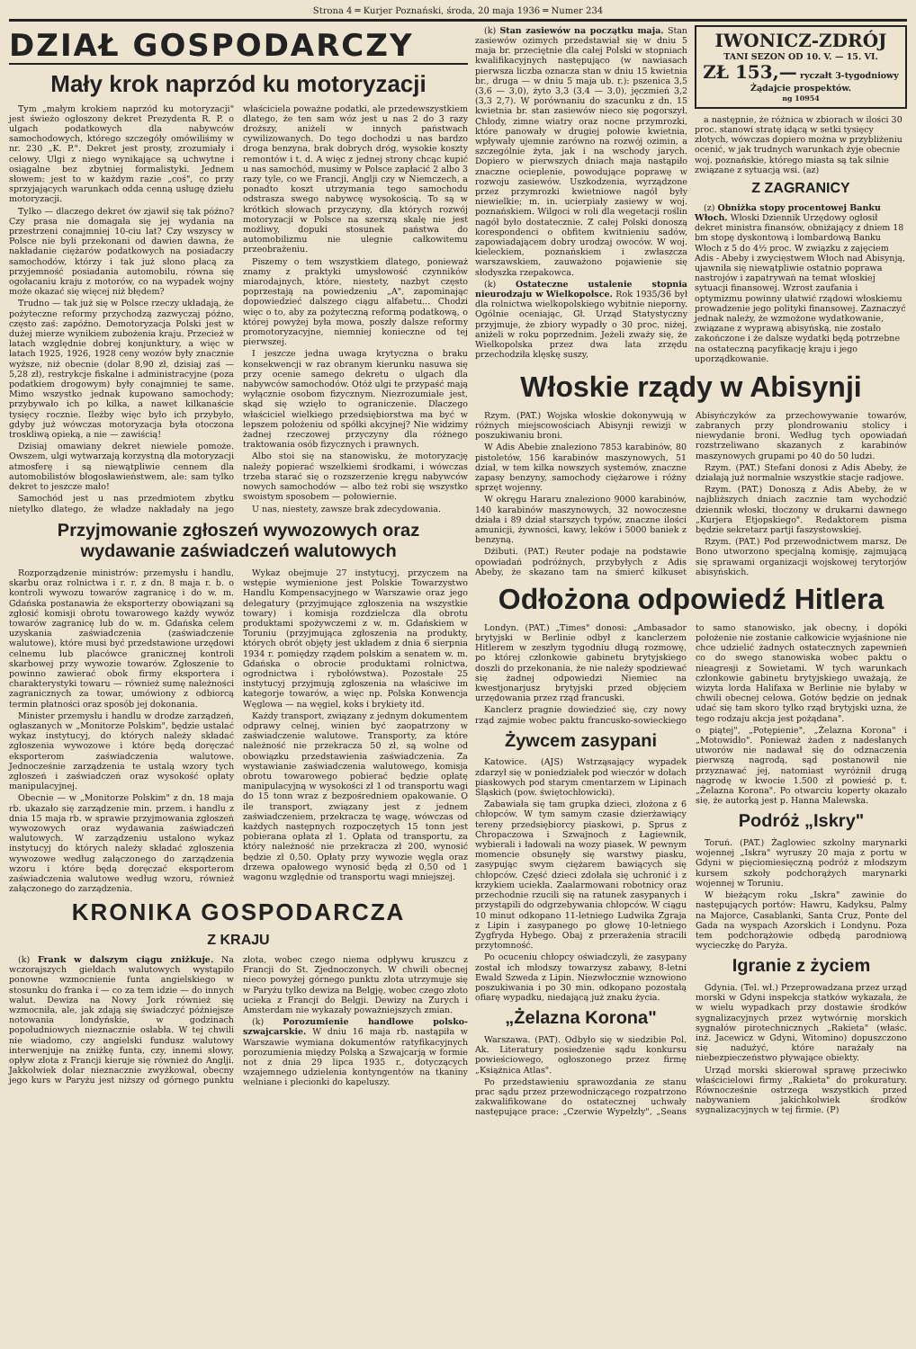Strona 4 ═ Kurjer Poznański, środa, 20 maja 1936 ═ Numer 234
DZIAŁ GOSPODARCZY
Mały krok naprzód ku motoryzacji
Tym „małym krokiem naprzód ku motoryzacji" jest świeżo ogłoszony dekret Prezydenta R. P. o ulgach podatkowych dla nabywców samochodowych, którego szczegóły omówiliśmy w nr. 230 „K. P.". Dekret jest prosty, zrozumiały i celowy. Ulgi z niego wynikające są uchwytne i osiągalne bez zbytniej formalistyki. Jednem słowem: jest to w każdym razie „coś", co przy sprzyjających warunkach odda cenną usługę dziełu motoryzacji.
Tylko — dlaczego dekret ów zjawił się tak późno? Czy prasa nie domagała się jej wydania na przestrzeni conajmniej 10-ciu lat? Czy wszyscy w Polsce nie byli przekonani od dawien dawna, że nakładanie ciężarów podatkowych na posiadaczy samochodów, którzy i tak już słono płacą za przyjemność posiadania automobilu, równa się ogołacaniu kraju z motorów, co na wypadek wojny może okazać się więcej niż błędem?
Trudno — tak już się w Polsce rzeczy układają, że pożyteczne reformy przychodzą zazwyczaj późno, często zaś: zapóźno. Demotoryzacja Polski jest w dużej mierze wynikiem zubożenia kraju. Przecież w latach względnie dobrej konjunktury, a więc w latach 1925, 1926, 1928 ceny wozów były znacznie wyższe, niż obecnie (dolar 8,90 zł, dzisiaj zaś — 5,28 zł), restrykcje fiskalne i administracyjne (poza podatkiem drogowym) były conajmniej te same. Mimo wszystko jednak kupowano samochody; przybywało ich po kilka, a nawet kilkanaście tysięcy rocznie. Ileżby więc było ich przybyło, gdyby już wówczas motoryzacja była otoczona troskliwą opieką, a nie — zawiścią!
Dzisiaj omawiany dekret niewiele pomoże. Owszem, ulgi wytwarzają korzystną dla motoryzacji atmosferę i są niewątpliwie cennem dla automobilistów błogosławieństwem, ale: sam tylko dekret to jeszcze mało!
Samochód jest u nas przedmiotem zbytku nietylko dlatego, że władze nakładały na jego właściciela poważne podatki, ale przedewszystkiem dlatego, że ten sam wóz jest u nas 2 do 3 razy droższy, aniżeli w innych państwach cywilizowanych. Do tego dochodzi u nas bardzo droga benzyna, brak dobrych dróg, wysokie koszty remontów i t. d. A więc z jednej strony chcąc kupić u nas samochód, musimy w Polsce zapłacić 2 albo 3 razy tyle, co we Francji, Anglji czy w Niemczech, a ponadto koszt utrzymania tego samochodu odstrasza swego nabywcę wysokością. To są w krótkich słowach przyczyny, dla których rozwój motoryzacji w Polsce na szerszą skalę nie jest możliwy, dopuki stosunek państwa do automobilizmu nie ulegnie całkowitemu przeobrażeniu.
Piszemy o tem wszystkiem dlatego, ponieważ znamy z praktyki umysłowość czynników miarodajnych, które, niestety, nazbyt często poprzestają na powiedzeniu „A", zapominając dopowiedzieć dalszego ciągu alfabetu... Chodzi więc o to, aby za pożyteczną reformą podatkową, o której powyżej była mowa, poszły dalsze reformy promotoryzacyjne, niemniej konieczne od tej pierwszej.
I jeszcze jedna uwaga krytyczna o braku konsekwencji w raz obranym kierunku nasuwa się przy ocenie samego dekretu o ulgach dla nabywców samochodów. Otóż ulgi te przypaść mają wyłącznie osobom fizycznym. Niezrozumiałe jest, skąd się wzięło to ograniczenie. Dlaczego właściciel wielkiego przedsiębiorstwa ma być w lepszem położeniu od spółki akcyjnej? Nie widzimy żadnej rzeczowej przyczyny dla różnego traktowania osób fizycznych i prawnych.
Albo stoi się na stanowisku, że motoryzację należy popierać wszelkiemi środkami, i wówczas trzeba starać się o rozszerzenie kręgu nabywców nowych samochodów — albo też robi się wszystko swoistym sposobem — połowiernie.
U nas, niestety, zawsze brak zdecydowania.
Przyjmowanie zgłoszeń wywozowych oraz wydawanie zaświadczeń walutowych
Rozporządzenie ministrów: przemysłu i handlu, skarbu oraz rolnictwa i r. r. z dn. 8 maja r. b. o kontroli wywozu towarów zagranicę i do w. m. Gdańska postanawia że eksporterzy obowiązani są zgłosić komisji obrotu towarowego każdy wywóz towarów zagranicę lub do w. m. Gdańska celem uzyskania zaświadczenia (zaświadczenie walutowe), które musi być przedstawione urzędowi celnemu lub placówce granicznej kontroli skarbowej przy wywozie towarów. Zgłoszenie to powinno zawierać obok firmy eksportera i charakterystyki towaru — również sumę należności zagranicznych za towar, umówiony z odbiorcą termin płatności oraz sposób jej dokonania.
Minister przemysłu i handlu w drodze zarządzeń, ogłaszanych w „Monitorze Polskim", będzie ustalać wykaz instytucyj, do których należy składać zgłoszenia wywozowe i które będą doręczać eksporterom zaświadczenia walutowe. Jednocześnie zarządzenia te ustalą wzory tych zgłoszeń i zaświadczeń oraz wysokość opłaty manipulacyjnej.
Obecnie — w „Monitorze Polskim" z dn. 18 maja rb. ukazało się zarządzenie min. przem. i handlu z dnia 15 maja rb. w sprawie przyjmowania zgłoszeń wywozowych oraz wydawania zaświadczeń walutowych. W zarządzeniu ustalono wykaz instytucyj do których należy składać zgłoszenia wywozowe według załączonego do zarządzenia wzoru i które będą doręczać eksporterom zaświadczenia walutowe według wzoru, również załączonego do zarządzenia.
Wykaz obejmuje 27 instytucyj, przyczem na wstępie wymienione jest Polskie Towarzystwo Handlu Kompensacyjnego w Warszawie oraz jego delegatury (przyjmujące zgłoszenia na wszystkie towary) i komisja rozdzielcza dla obrotu produktami spożywczemi z w. m. Gdańskiem w Toruniu (przyjmująca zgłoszenia na produkty, których obrót objęty jest układem z dnia 6 sierpnia 1934 r. pomiędzy rządem polskim a senatem w. m. Gdańska o obrocie produktami rolnictwa, ogrodnictwa i rybołówstwa). Pozostałe 25 instytucyj przyjmują zgłoszenia na właściwe im kategorje towarów, a więc np. Polska Konwencja Węglowa — na węgiel, koks i brykiety itd.
Każdy transport, związany z jednym dokumentem odprawy celnej, winien być zaopatrzony w zaświadczenie walutowe. Transporty, za które należność nie przekracza 50 zł, są wolne od obowiązku przedstawienia zaświadczenia. Za wystawianie zaświadczenia walutowego, komisja obrotu towarowego pobierać będzie opłatę manipulacyjną w wysokości zł 1 od transportu wagi do 15 tonn wraz z bezpośredniem opakowanie. O ile transport, związany jest z jednem zaświadczeniem, przekracza tę wagę, wówczas od każdych następnych rozpoczętych 15 tonn jest pobierana opłata zł 1. Opłata od transportu, za który należność nie przekracza zł 200, wynosić będzie zł 0,50. Opłaty przy wywozie węgla oraz drzewa opałowego wynosić będą zł 0,50 od 1 wagonu względnie od transportu wagi mniejszej.
KRONIKA GOSPODARCZA
Z KRAJU
(k) Frank w dalszym ciągu zniżkuje. Na wczorajszych giełdach walutowych wystąpiło ponowne wzmocnienie funta angielskiego w stosunku do franka i — co za tem idzie — do innych walut. Dewiza na Nowy Jork również się wzmocniła, ale, jak zdają się świadczyć późniejsze notowania londyńskie, w godzinach popołudniowych nieznacznie osłabła. W tej chwili nie wiadomo, czy angielski fundusz walutowy interwenjuje na zniżkę funta, czy, innemi słowy, opływ złota z Francji kieruje się również do Anglji. Jakkolwiek dolar nieznacznie zwyżkował, obecny jego kurs w Paryżu jest niższy od górnego punktu złota, wobec czego niema odpływu kruszcu z Francji do St. Zjednoczonych. W chwili obecnej nieco powyżej górnego punktu złota utrzymuje się w Paryżu tylko dewiza na Belgję, wobec czego złoto ucieka z Francji do Belgji. Dewizy na Zurych i Amsterdam nie wykazały poważniejszych zmian.
(k) Porozumienie handlowe polsko-szwajcarskie. W dniu 16 maja rb. nastąpiła w Warszawie wymiana dokumentów ratyfikacyjnych porozumienia między Polską a Szwajcarją w formie not z dnia 29 lipca 1935 r., dotyczących wzajemnego udzielenia kontyngentów na tkaniny welniane i plecionki do kapeluszy.
(k) Stan zasiewów na początku maja. Stan zasiewów ozimych przedstawiał się w dniu 5 maja br. przeciętnie dla całej Polski w stopniach kwalifikacyjnych następująco (w nawiasach pierwsza liczba oznacza stan w dniu 15 kwietnia br., druga — w dniu 5 maja ub. r.): pszenica 3,5 (3,6 — 3,0), żyto 3,3 (3,4 — 3,0), jęczmień 3,2 (3,3 2,7). W porównaniu do szacunku z dn. 15 kwietnia br. stan zasiewów nieco się pogorszył. Chłody, zimne wiatry oraz nocne przymrozki, które panowały w drugiej połowie kwietnia, wpływały ujemnie zarówno na rozwój ozimin, a szczególnie żyta, jak i na wschody jarych. Dopiero w pierwszych dniach maja nastąpiło znaczne ocieplenie, powodujące poprawę w rozwoju zasiewów. Uszkodzenia, wyrządzone przez przymrozki kwietniowe nagół były niewielkie; m. in. ucierpiały zasiewy w woj. poznańskiem. Wilgoci w roli dla wegetacji roślin nagół było dostatecznie. Z całej Polski donoszą korespondenci o obfitem kwitnieniu sadów, zapowiadającem dobry urodzaj owoców. W woj. kieleckiem, poznańskiem i zwłaszcza warszawskiem, zauważono pojawienie się słodyszka rzepakowca.
(k) Ostateczne ustalenie stopnia nieurodzaju w Wielkopolsce. Rok 1935/36 był dla rolnictwa wielkopolskiego wybitnie nieporny. Ogólnie oceniając, Gł. Urząd Statystyczny przyjmuje, że zbiory wypadły o 30 proc. niżej, aniżeli w roku poprzednim. Jeżeli zważy się, że Wielkopolska przez dwa lata zrzędu przechodziła klęskę suszy,
IWONICZ-ZDRÓJ
TANI SEZON OD 10. V. — 15. VI.
ZŁ 153,— ryczałt 3-tygodniowy Żądajcie prospektów.
ng 10954
a następnie, że różnica w zbiorach w ilości 30 proc. stanowi stratę idącą w setki tysięcy złotych, wówczas dopiero można w przybliżeniu ocenić, w jak trudnych warunkach żyje obecnie woj. poznańskie, którego miasta są tak silnie związane z sytuacją wsi. (az)
Z ZAGRANICY
(z) Obniżka stopy procentowej Banku Włoch. Włoski Dziennik Urzędowy ogłosił dekret ministra finansów, obniżający z dniem 18 bm stopę dyskontową i lombardową Banku Włoch z 5 do 4½ proc. W związku z zajęciem Adis - Abeby i zwycięstwem Włoch nad Abisynją, ujawniła się niewątpliwie ostatnio poprawa nastrojów i zapatrywań na temat włoskiej sytuacji finansowej. Wzrost zaufania i optymizmu powinny ułatwić rządowi włoskiemu prowadzenie jego polityki finansowej. Zaznaczyć jednak należy, że wzmożone wydatkowanie, związane z wyprawą abisyńską, nie zostało zakończone i że dalsze wydatki będą potrzebne na ostateczną pacyfikację kraju i jego uporządkowanie.
Włoskie rządy w Abisynji
Rzym. (PAT.) Wojska włoskie dokonywują w różnych miejscowościach Abisynji rewizji w poszukiwaniu broni.
W Adis Abebie znaleziono 7853 karabinów, 80 pistoletów, 156 karabinów maszynowych, 51 dział, w tem kilka nowszych systemów, znaczne zapasy benzyny, samochody ciężarowe i różny sprzęt wojenny.
W okręgu Hararu znaleziono 9000 karabinów, 140 karabinów maszynowych, 32 nowoczesne działa i 89 dział starszych typów, znaczne ilości amunicji, żywności, kawy, leków i 5000 baniek z benzyną.
Dżibuti. (PAT.) Reuter podaje na podstawie opowiadań podróżnych, przybyłych z Adis Abeby, że skazano tam na śmierć kilkuset Abisyńczyków za przechowywanie towarów, zabranych przy plondrowaniu stolicy i niewydanie broni. Według tych opowiadań rozstrzeliwano skazanych z karabinów maszynowych grupami po 40 do 50 ludzi.
Rzym. (PAT.) Stefani donosi z Adis Abeby, że działają już normalnie wszystkie stacje radjowe.
Rzym. (PAT.) Donoszą z Adis Abeby, że w najbliższych dniach zacznie tam wychodzić dziennik włoski, tłoczony w drukarni dawnego „Kurjera Etjopskiego". Redaktorem pisma będzie sekretarz partji faszystowskiej.
Rzym. (PAT.) Pod przewodnictwem marsz. De Bono utworzono specjalną komisję, zajmującą się sprawami organizacji wojskowej terytorjów abisyńskich.
Odłożona odpowiedź Hitlera
Londyn. (PAT.) „Times" donosi: „Ambasador brytyjski w Berlinie odbył z kanclerzem Hitlerem w zeszłym tygodniu długą rozmowę, po której członkowie gabinetu brytyjskiego doszli do przekonania, że nie należy spodziewać się żadnej odpowiedzi Niemiec na kwestjonarjusz brytyjski przed objęciem urzędowania przez rząd francuski.
Kanclerz pragnie dowiedzieć się, czy nowy rząd zajmie wobec paktu francusko-sowieckiego to samo stanowisko, jak obecny, i dopóki położenie nie zostanie całkowicie wyjaśnione nie chce udzielić żadnych ostatecznych zapewnień co do swego stanowiska wobec paktu o nieagresji z Sowietami. W tych warunkach członkowie gabinetu brytyjskiego uważają, że wizyta lorda Halifaxa w Berlinie nie byłaby w chwili obecnej celowa. Gotów będzie on jednak udać się tam skoro tylko rząd brytyjski uzna, że tego rodzaju akcja jest pożądana".
Żywcem zasypani
Katowice. (AJS) Wstrząsający wypadek zdarzył się w poniedziałek pod wieczór w dołach piaskowych pod starym cmentarzem w Lipinach Śląskich (pow. świętochłowicki).
Zabawiała się tam grupka dzieci, złożona z 6 chłopców. W tym samym czasie dzierżawiący tereny przedsiębiorcy piaskowi, p. Sprus z Chropaczowa i Szwajnoch z Łagiewnik, wybierali i ładowali na wozy piasek. W pewnym momencie obsunęły się warstwy piasku, zasypując swym ciężarem bawiących się chłopców. Część dzieci zdołała się uchronić i z krzykiem uciekła. Zaalarmowani robotnicy oraz przechodnie rzucili się na ratunek zasypanych i przystąpili do odgrzebywania chłopców. W ciągu 10 minut odkopano 11-letniego Ludwika Zgraja z Lipin i zasypanego po głowę 10-letniego Zygfryda Hybego. Obaj z przerażenia stracili przytomność.
Po ocuceniu chłopcy oświadczyli, że zasypany został ich młodszy towarzysz zabawy, 8-letni Ewald Szweda z Lipin. Niezwłocznie wznowiono poszukiwania i po 30 min. odkopano pozostałą ofiarę wypadku, niedającą już znaku życia.
„Żelazna Korona"
Warszawa. (PAT). Odbyło się w siedzibie Pol. Ak. Literatury posiedzenie sądu konkursu powieściowego, ogłoszonego przez firmę „Książnica Atlas".
Po przedstawieniu sprawozdania ze stanu prac sądu przez przewodniczącego rozpatrzono zakwalifikowane do ostatecznej uchwały następujące prace: „Czerwie Wypełzły", „Seans o piątej", „Potępienie", „Żelazna Korona" i „Motowidło". Ponieważ żaden z nadesłanych utworów nie nadawał się do odznaczenia pierwszą nagrodą, sąd postanowił nie przyznawać jej, natomiast wyróżnił drugą nagrodę w kwocie 1.500 zł powieść p. t. „Żelazna Korona". Po otwarciu koperty okazało się, że autorką jest p. Hanna Malewska.
Podróż „Iskry"
Toruń. (PAT.) Żaglowiec szkolny marynarki wojennej „Iskra" wyruszy 20 maja z portu w Gdyni w pięciomiesięczną podróż z młodszym kursem szkoły podchorążych marynarki wojennej w Toruniu.
W bieżącym roku „Iskra" zawinie do następujących portów: Hawru, Kadyksu, Palmy na Majorce, Casablanki, Santa Cruz, Ponte del Gada na wyspach Azorskich i Londynu. Poza tem podchorążowie odbędą parodniową wycieczkę do Paryża.
Igranie z życiem
Gdynia. (Tel. wł.) Przeprowadzana przez urząd morski w Gdyni inspekcja statków wykazała, że w wielu wypadkach przy dostawie środków sygnalizacyjnych przez wytwórnię morskich sygnałów pirotechnicznych „Rakieta" (właśc. inż. Jacewicz w Gdyni, Witomino) dopuszczono się nadużyć, które narażały na niebezpieczeństwo pływające obiekty.
Urząd morski skierował sprawę przeciwko właścicielowi firmy „Rakieta" do prokuratury. Równocześnie ostrzega wszystkich przed nabywaniem jakichkolwiek środków sygnalizacyjnych w tej firmie. (P)